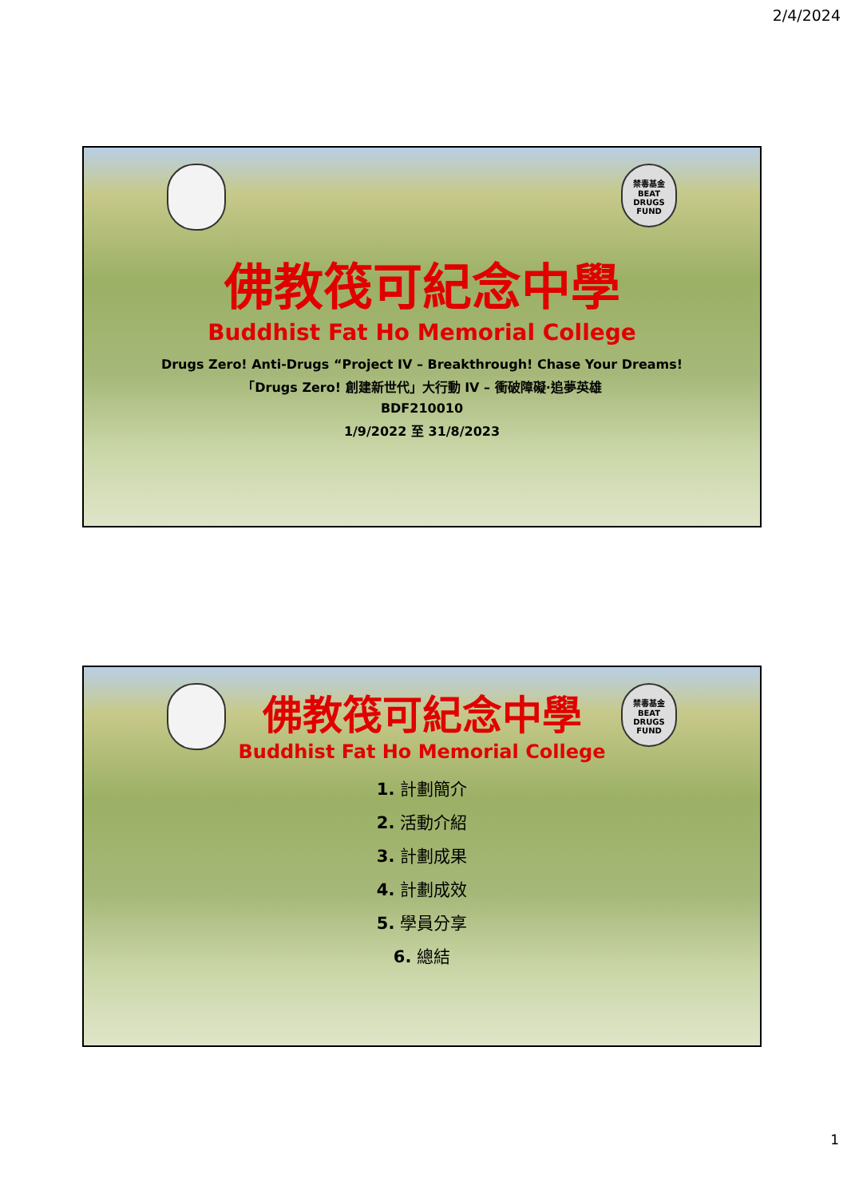2/4/2024
禁毒基金 BEAT DRUGS FUND
佛教筏可紀念中學
Buddhist Fat Ho Memorial College
Drugs Zero! Anti-Drugs “Project IV – Breakthrough! Chase Your Dreams!
「Drugs Zero! 創建新世代」大行動 IV – 衝破障礙·追夢英雄
BDF210010
1/9/2022 至 31/8/2023
禁毒基金 BEAT DRUGS FUND
佛教筏可紀念中學
Buddhist Fat Ho Memorial College
1. 計劃簡介
2. 活動介紹
3. 計劃成果
4. 計劃成效
5. 學員分享
6. 總結
1